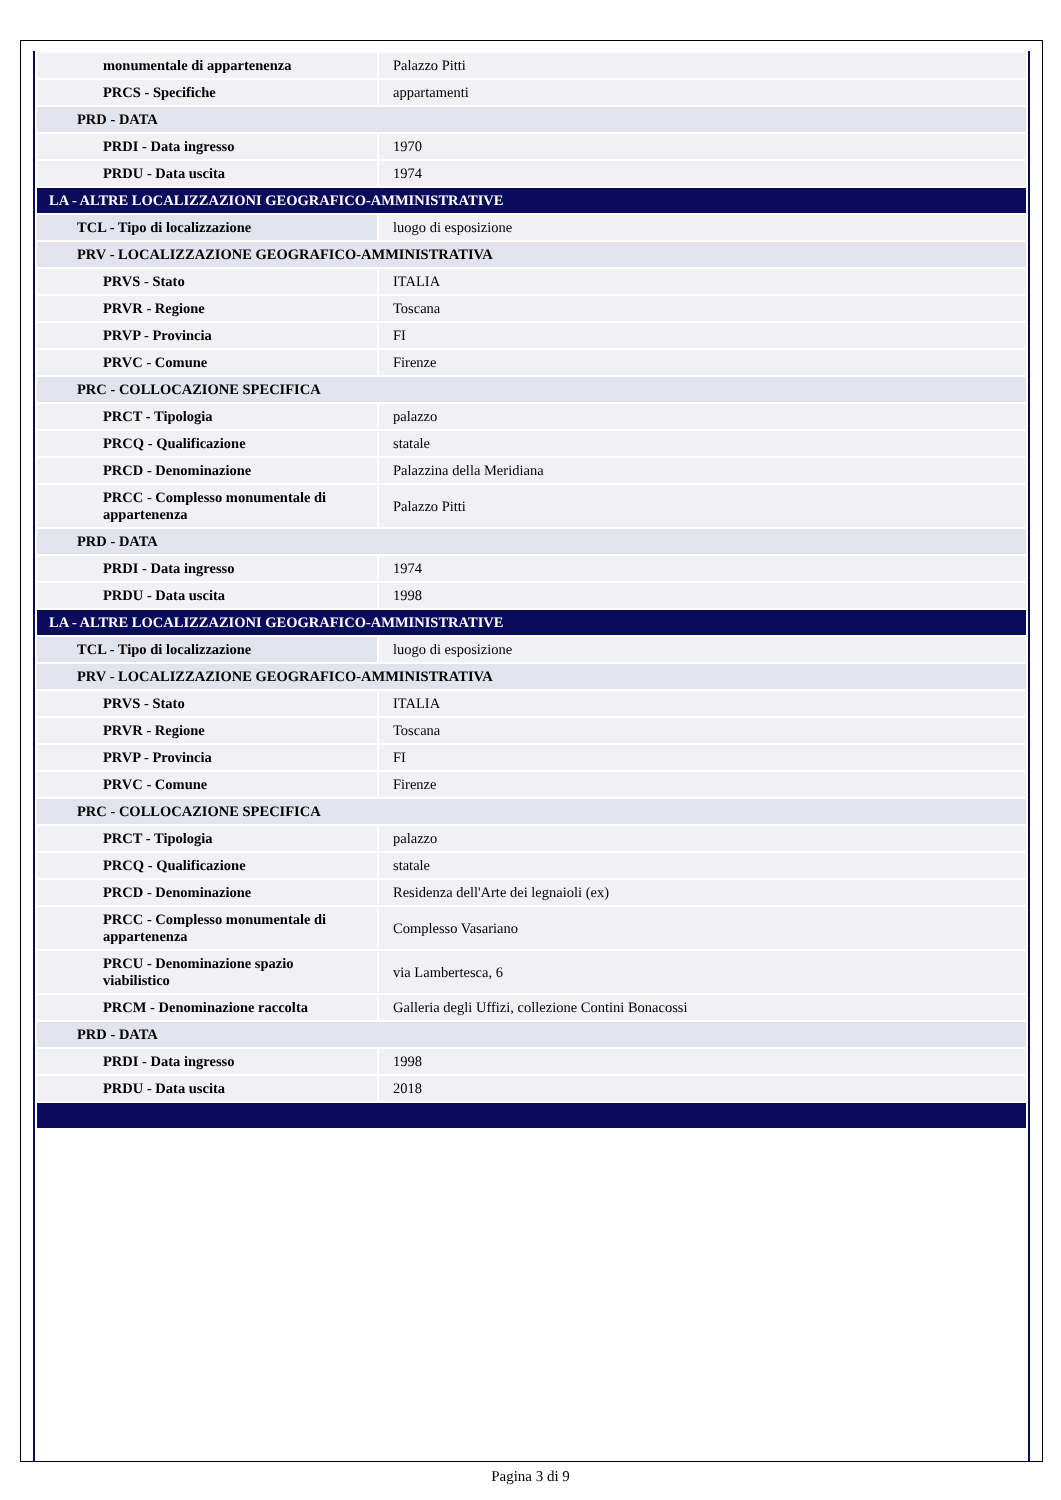| monumentale di appartenenza | Palazzo Pitti |
| PRCS - Specifiche | appartamenti |
| PRD - DATA | |
| PRDI - Data ingresso | 1970 |
| PRDU - Data uscita | 1974 |
| LA - ALTRE LOCALIZZAZIONI GEOGRAFICO-AMMINISTRATIVE | |
| TCL - Tipo di localizzazione | luogo di esposizione |
| PRV - LOCALIZZAZIONE GEOGRAFICO-AMMINISTRATIVA | |
| PRVS - Stato | ITALIA |
| PRVR - Regione | Toscana |
| PRVP - Provincia | FI |
| PRVC - Comune | Firenze |
| PRC - COLLOCAZIONE SPECIFICA | |
| PRCT - Tipologia | palazzo |
| PRCQ - Qualificazione | statale |
| PRCD - Denominazione | Palazzina della Meridiana |
| PRCC - Complesso monumentale di appartenenza | Palazzo Pitti |
| PRD - DATA | |
| PRDI - Data ingresso | 1974 |
| PRDU - Data uscita | 1998 |
| LA - ALTRE LOCALIZZAZIONI GEOGRAFICO-AMMINISTRATIVE | |
| TCL - Tipo di localizzazione | luogo di esposizione |
| PRV - LOCALIZZAZIONE GEOGRAFICO-AMMINISTRATIVA | |
| PRVS - Stato | ITALIA |
| PRVR - Regione | Toscana |
| PRVP - Provincia | FI |
| PRVC - Comune | Firenze |
| PRC - COLLOCAZIONE SPECIFICA | |
| PRCT - Tipologia | palazzo |
| PRCQ - Qualificazione | statale |
| PRCD - Denominazione | Residenza dell'Arte dei legnaioli (ex) |
| PRCC - Complesso monumentale di appartenenza | Complesso Vasariano |
| PRCU - Denominazione spazio viabilistico | via Lambertesca, 6 |
| PRCM - Denominazione raccolta | Galleria degli Uffizi, collezione Contini Bonacossi |
| PRD - DATA | |
| PRDI - Data ingresso | 1998 |
| PRDU - Data uscita | 2018 |
Pagina 3 di 9